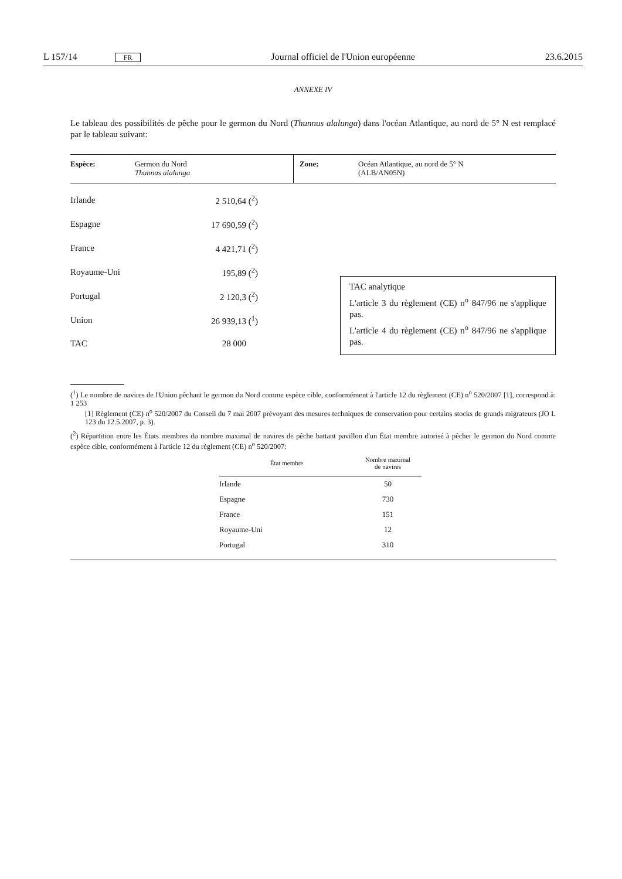L 157/14 FR Journal officiel de l'Union européenne 23.6.2015
ANNEXE IV
Le tableau des possibilités de pêche pour le germon du Nord (Thunnus alalunga) dans l'océan Atlantique, au nord de 5° N est remplacé par le tableau suivant:
| Espèce: | Germon du Nord Thunnus alalunga | Zone: | Océan Atlantique, au nord de 5° N (ALB/AN05N) |
| Irlande | 2 510,64 (<sup>2</sup>) |
| Espagne | 17 690,59 (<sup>2</sup>) |
| France | 4 421,71 (<sup>2</sup>) |
| Royaume-Uni | 195,89 (<sup>2</sup>) |
| Portugal | 2 120,3 (<sup>2</sup>) |
| Union | 26 939,13 (<sup>1</sup>) |
| TAC | 28 000 |
TAC analytique
L'article 3 du règlement (CE) n<sup>o</sup> 847/96 ne s'applique pas.
L'article 4 du règlement (CE) n<sup>o</sup> 847/96 ne s'applique pas.
(<sup>1</sup>) Le nombre de navires de l'Union pêchant le germon du Nord comme espèce cible, conformément à l'article 12 du règlement (CE) n<sup>o</sup> 520/2007 [1], correspond à: 1 253
[1] Règlement (CE) n<sup>o</sup> 520/2007 du Conseil du 7 mai 2007 prévoyant des mesures techniques de conservation pour certains stocks de grands migrateurs (JO L 123 du 12.5.2007, p. 3).
(<sup>2</sup>) Répartition entre les États membres du nombre maximal de navires de pêche battant pavillon d'un État membre autorisé à pêcher le germon du Nord comme espèce cible, conformément à l'article 12 du règlement (CE) n<sup>o</sup> 520/2007:
| État membre | Nombre maximal de navires |
| --- | --- |
| Irlande | 50 |
| Espagne | 730 |
| France | 151 |
| Royaume-Uni | 12 |
| Portugal | 310 |